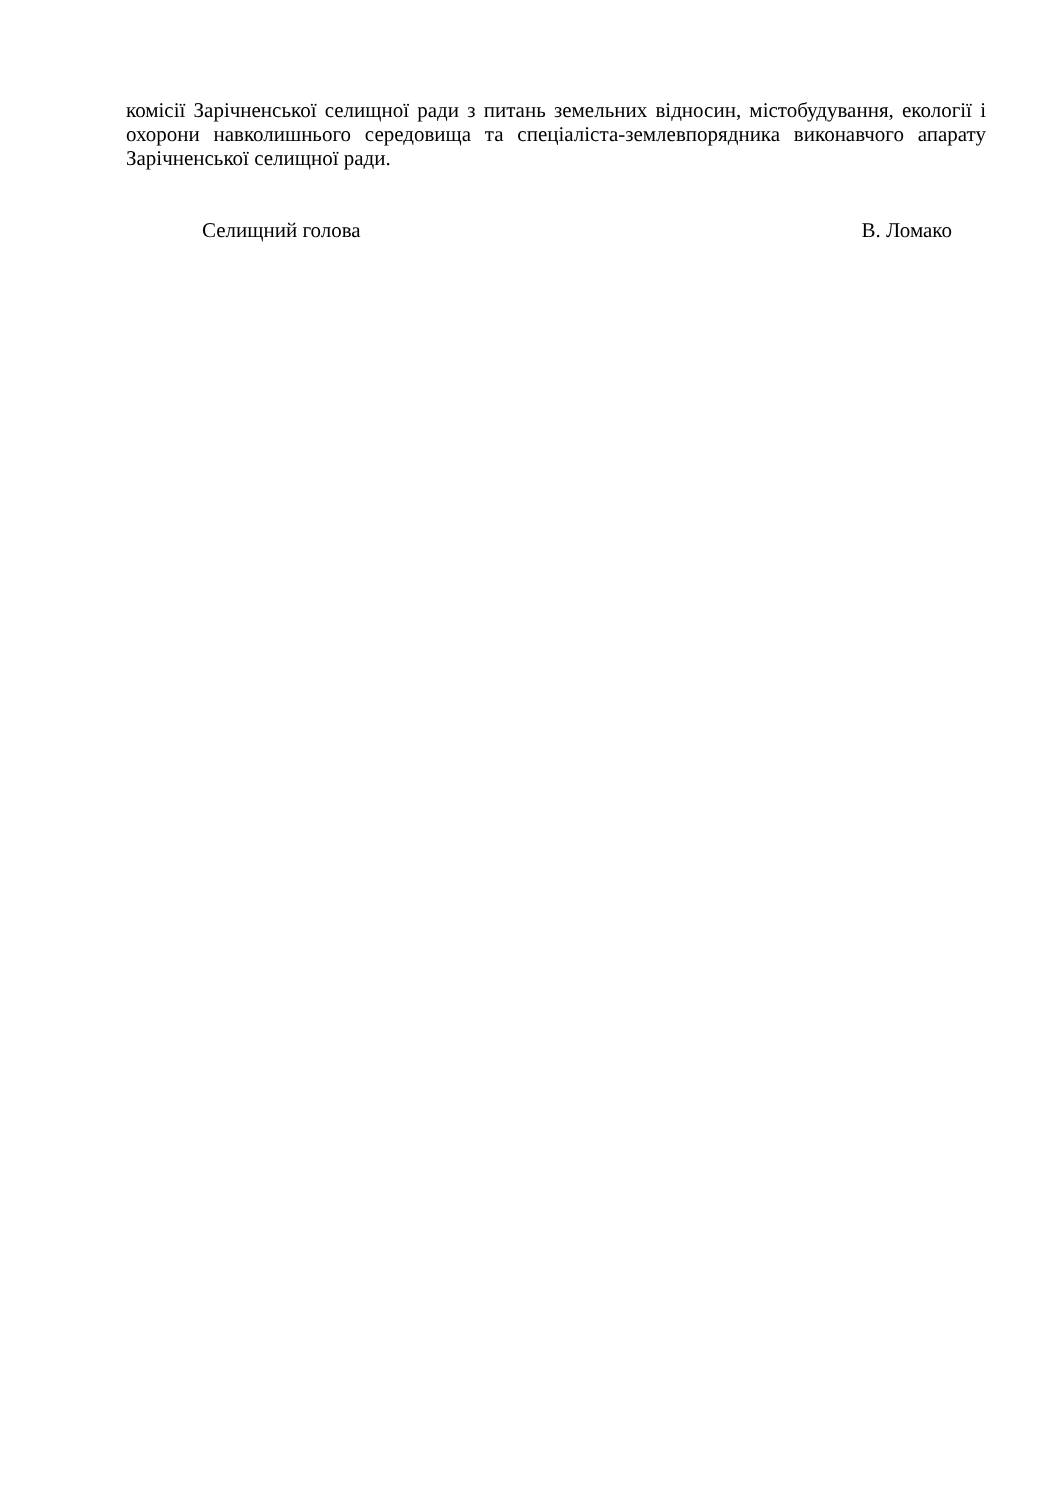комісії Зарічненської селищної ради з питань земельних відносин, містобудування, екології і охорони навколишнього середовища та спеціаліста-землевпорядника виконавчого апарату Зарічненської селищної ради.
Селищний голова В. Ломако